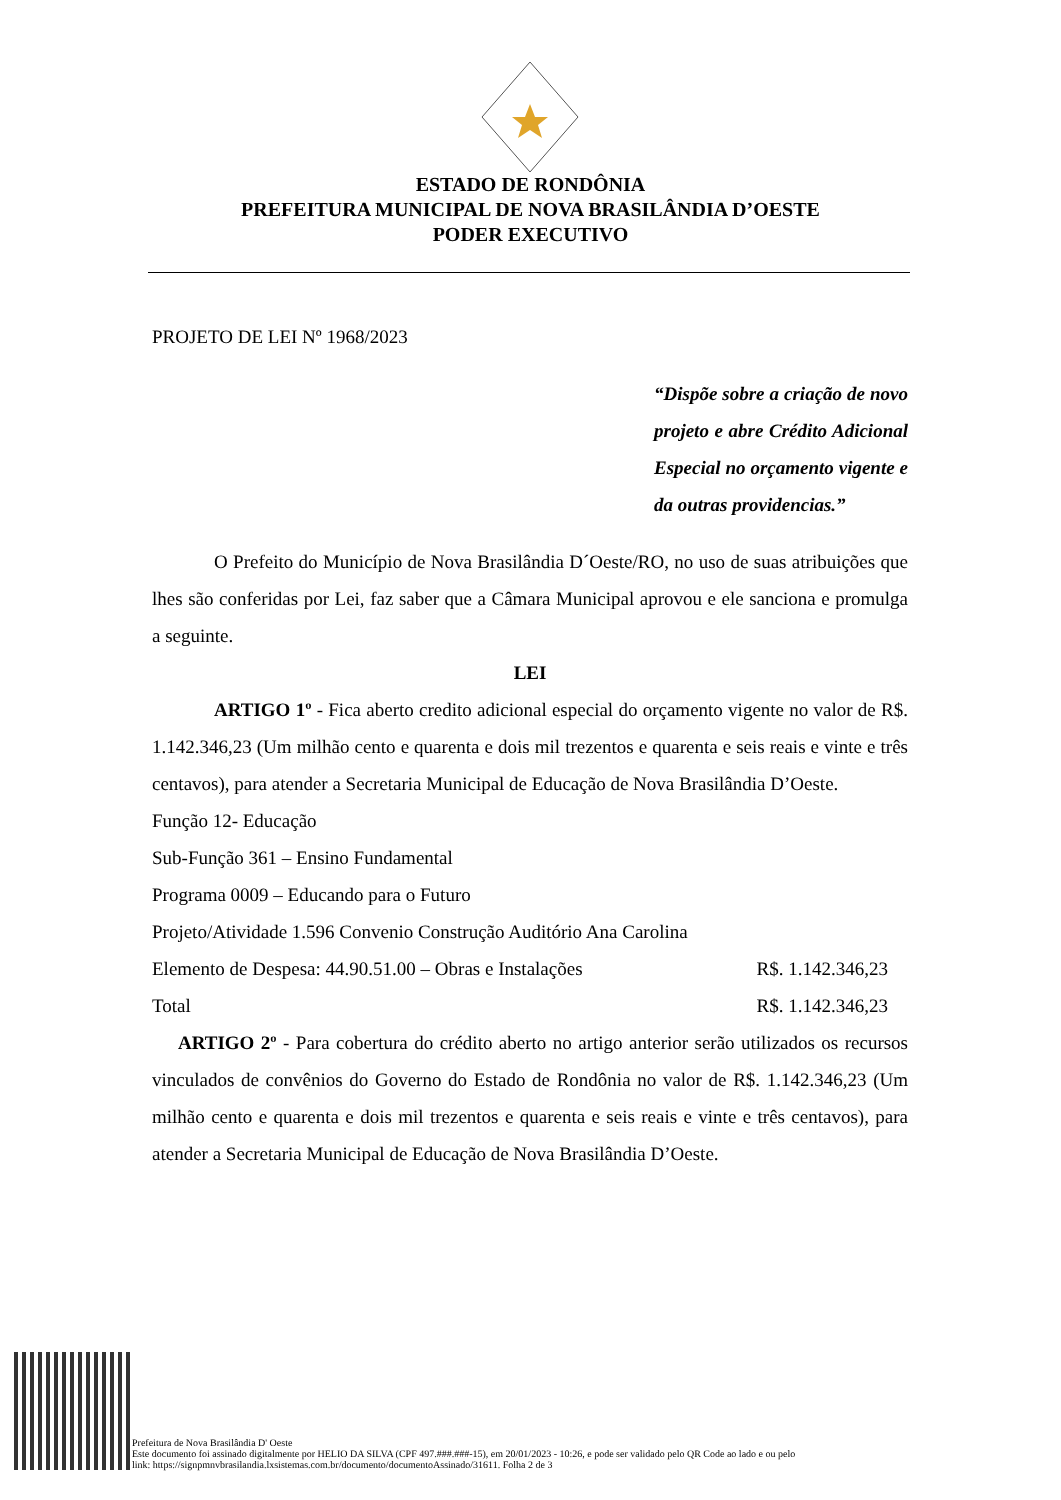ESTADO DE RONDÔNIA
PREFEITURA MUNICIPAL DE NOVA BRASILÂNDIA D’OESTE
PODER EXECUTIVO
PROJETO DE LEI Nº 1968/2023
“Dispõe sobre a criação de novo projeto e abre Crédito Adicional Especial no orçamento vigente e da outras providencias.”
O Prefeito do Município de Nova Brasilândia D´Oeste/RO, no uso de suas atribuições que lhes são conferidas por Lei, faz saber que a Câmara Municipal aprovou e ele sanciona e promulga a seguinte.
LEI
ARTIGO 1º - Fica aberto credito adicional especial do orçamento vigente no valor de R$. 1.142.346,23 (Um milhão cento e quarenta e dois mil trezentos e quarenta e seis reais e vinte e três centavos), para atender a Secretaria Municipal de Educação de Nova Brasilândia D’Oeste.
Função 12- Educação
Sub-Função 361 – Ensino Fundamental
Programa 0009 – Educando para o Futuro
Projeto/Atividade 1.596 Convenio Construção Auditório Ana Carolina
Elemento de Despesa: 44.90.51.00 – Obras e Instalações R$. 1.142.346,23
Total R$. 1.142.346,23
ARTIGO 2º - Para cobertura do crédito aberto no artigo anterior serão utilizados os recursos vinculados de convênios do Governo do Estado de Rondônia no valor de R$. 1.142.346,23 (Um milhão cento e quarenta e dois mil trezentos e quarenta e seis reais e vinte e três centavos), para atender a Secretaria Municipal de Educação de Nova Brasilândia D’Oeste.
Prefeitura de Nova Brasilândia D' Oeste
Este documento foi assinado digitalmente por HELIO DA SILVA (CPF 497.###.###-15), em 20/01/2023 - 10:26, e pode ser validado pelo QR Code ao lado e ou pelo
link: https://signpmnvbrasilandia.lxsistemas.com.br/documento/documentoAssinado/31611. Folha 2 de 3